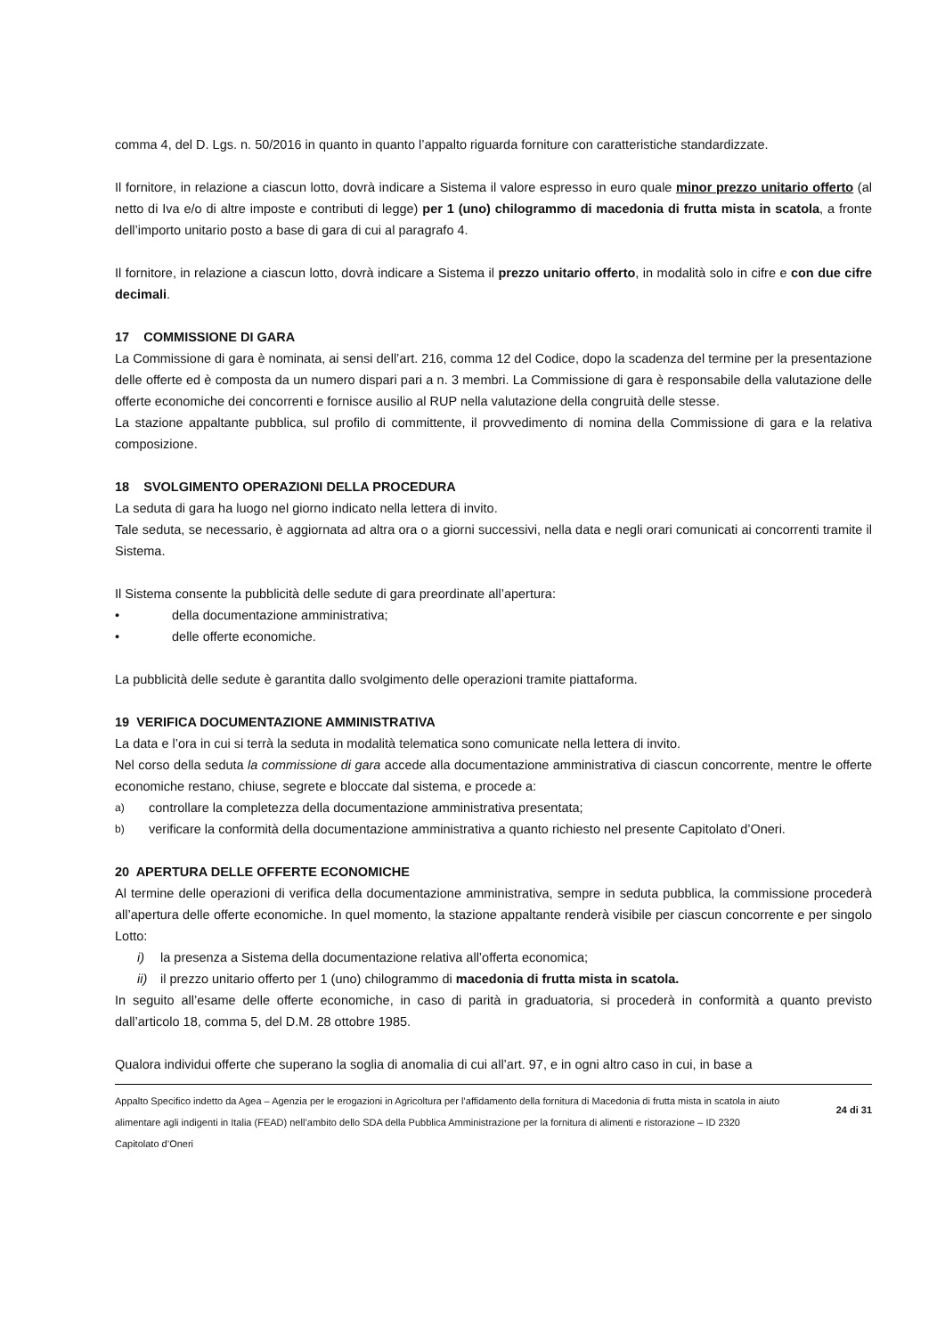comma 4, del D. Lgs. n. 50/2016 in quanto in quanto l’appalto riguarda forniture con caratteristiche standardizzate.
Il fornitore, in relazione a ciascun lotto, dovrà indicare a Sistema il valore espresso in euro quale minor prezzo unitario offerto (al netto di Iva e/o di altre imposte e contributi di legge) per 1 (uno) chilogrammo di macedonia di frutta mista in scatola, a fronte dell’importo unitario posto a base di gara di cui al paragrafo 4.
Il fornitore, in relazione a ciascun lotto, dovrà indicare a Sistema il prezzo unitario offerto, in modalità solo in cifre e con due cifre decimali.
17 COMMISSIONE DI GARA
La Commissione di gara è nominata, ai sensi dell’art. 216, comma 12 del Codice, dopo la scadenza del termine per la presentazione delle offerte ed è composta da un numero dispari pari a n. 3 membri. La Commissione di gara è responsabile della valutazione delle offerte economiche dei concorrenti e fornisce ausilio al RUP nella valutazione della congruità delle stesse.
La stazione appaltante pubblica, sul profilo di committente, il provvedimento di nomina della Commissione di gara e la relativa composizione.
18 SVOLGIMENTO OPERAZIONI DELLA PROCEDURA
La seduta di gara ha luogo nel giorno indicato nella lettera di invito.
Tale seduta, se necessario, è aggiornata ad altra ora o a giorni successivi, nella data e negli orari comunicati ai concorrenti tramite il Sistema.
Il Sistema consente la pubblicità delle sedute di gara preordinate all’apertura:
• della documentazione amministrativa;
• delle offerte economiche.
La pubblicità delle sedute è garantita dallo svolgimento delle operazioni tramite piattaforma.
19 VERIFICA DOCUMENTAZIONE AMMINISTRATIVA
La data e l’ora in cui si terrà la seduta in modalità telematica sono comunicate nella lettera di invito.
Nel corso della seduta la commissione di gara accede alla documentazione amministrativa di ciascun concorrente, mentre le offerte economiche restano, chiuse, segrete e bloccate dal sistema, e procede a:
a) controllare la completezza della documentazione amministrativa presentata;
b) verificare la conformità della documentazione amministrativa a quanto richiesto nel presente Capitolato d’Oneri.
20 APERTURA DELLE OFFERTE ECONOMICHE
Al termine delle operazioni di verifica della documentazione amministrativa, sempre in seduta pubblica, la commissione procederà all’apertura delle offerte economiche. In quel momento, la stazione appaltante renderà visibile per ciascun concorrente e per singolo Lotto:
i) la presenza a Sistema della documentazione relativa all’offerta economica;
ii) il prezzo unitario offerto per 1 (uno) chilogrammo di macedonia di frutta mista in scatola.
In seguito all’esame delle offerte economiche, in caso di parità in graduatoria, si procederà in conformità a quanto previsto dall’articolo 18, comma 5, del D.M. 28 ottobre 1985.
Qualora individui offerte che superano la soglia di anomalia di cui all’art. 97, e in ogni altro caso in cui, in base a
Appalto Specifico indetto da Agea – Agenzia per le erogazioni in Agricoltura per l’affidamento della fornitura di Macedonia di frutta mista in scatola in aiuto alimentare agli indigenti in Italia (FEAD) nell’ambito dello SDA della Pubblica Amministrazione per la fornitura di alimenti e ristorazione – ID 2320
Capitolato d’Oneri
24 di 31